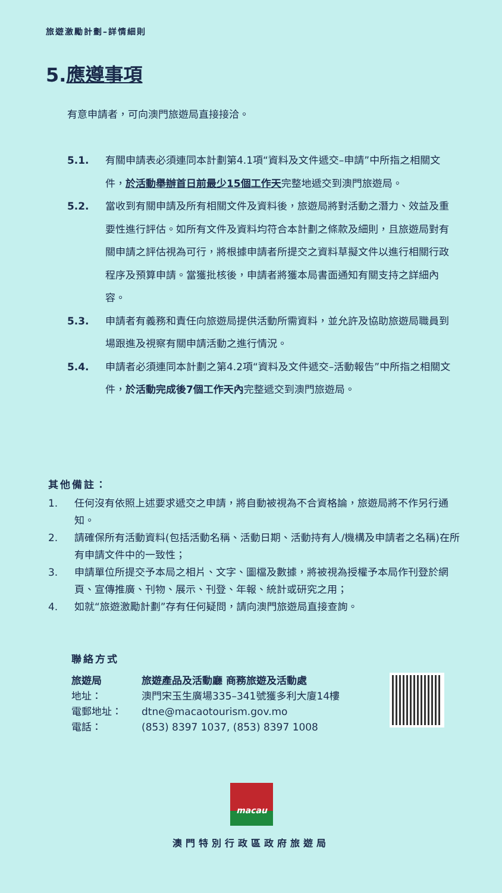旅遊激勵計劃–詳情細則
5.應遵事項
有意申請者，可向澳門旅遊局直接接洽。
5.1. 有關申請表必須連同本計劃第4.1項“資料及文件遞交–申請”中所指之相關文件，於活動舉辦首日前最少15個工作天完整地遞交到澳門旅遊局。
5.2. 當收到有關申請及所有相關文件及資料後，旅遊局將對活動之潛力、效益及重要性進行評估。如所有文件及資料均符合本計劃之條款及細則，且旅遊局對有關申請之評估視為可行，將根據申請者所提交之資料草擬文件以進行相關行政程序及預算申請。當獲批核後，申請者將獲本局書面通知有關支持之詳細內容。
5.3. 申請者有義務和責任向旅遊局提供活動所需資料，並允許及協助旅遊局職員到場跟進及視察有關申請活動之進行情況。
5.4. 申請者必須連同本計劃之第4.2項“資料及文件遞交–活動報告”中所指之相關文件，於活動完成後7個工作天內完整遞交到澳門旅遊局。
其他備註：
1. 任何沒有依照上述要求遞交之申請，將自動被視為不合資格論，旅遊局將不作另行通知。
2. 請確保所有活動資料(包括活動名稱、活動日期、活動持有人/機構及申請者之名稱)在所有申請文件中的一致性；
3. 申請單位所提交予本局之相片、文字、圖檔及數據，將被視為授權予本局作刊登於網頁、宣傳推廣、刊物、展示、刊登、年報、統計或研究之用；
4. 如就“旅遊激勵計劃”存有任何疑問，請向澳門旅遊局直接查詢。
聯絡方式
旅遊局 旅遊產品及活動廳 商務旅遊及活動處
地址： 澳門宋玉生廣場335–341號獲多利大廈14樓
電郵地址： dtne@macaotourism.gov.mo
電話： (853) 8397 1037, (853) 8397 1008
macau
澳門特別行政區政府旅遊局